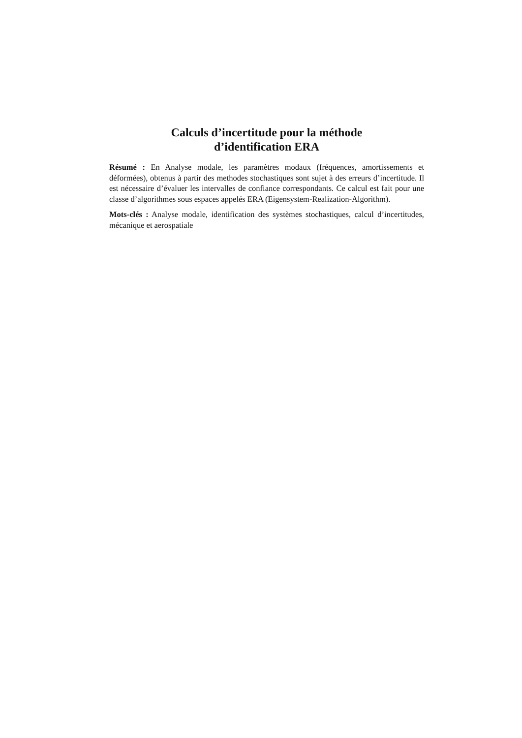Calculs d’incertitude pour la méthode
d’identification ERA
Résumé : En Analyse modale, les paramètres modaux (fréquences, amortissements et déformées), obtenus à partir des methodes stochastiques sont sujet à des erreurs d’incertitude. Il est nécessaire d’évaluer les intervalles de confiance correspondants. Ce calcul est fait pour une classe d’algorithmes sous espaces appelés ERA (Eigensystem-Realization-Algorithm).
Mots-clés : Analyse modale, identification des systèmes stochastiques, calcul d’incertitudes, mécanique et aerospatiale